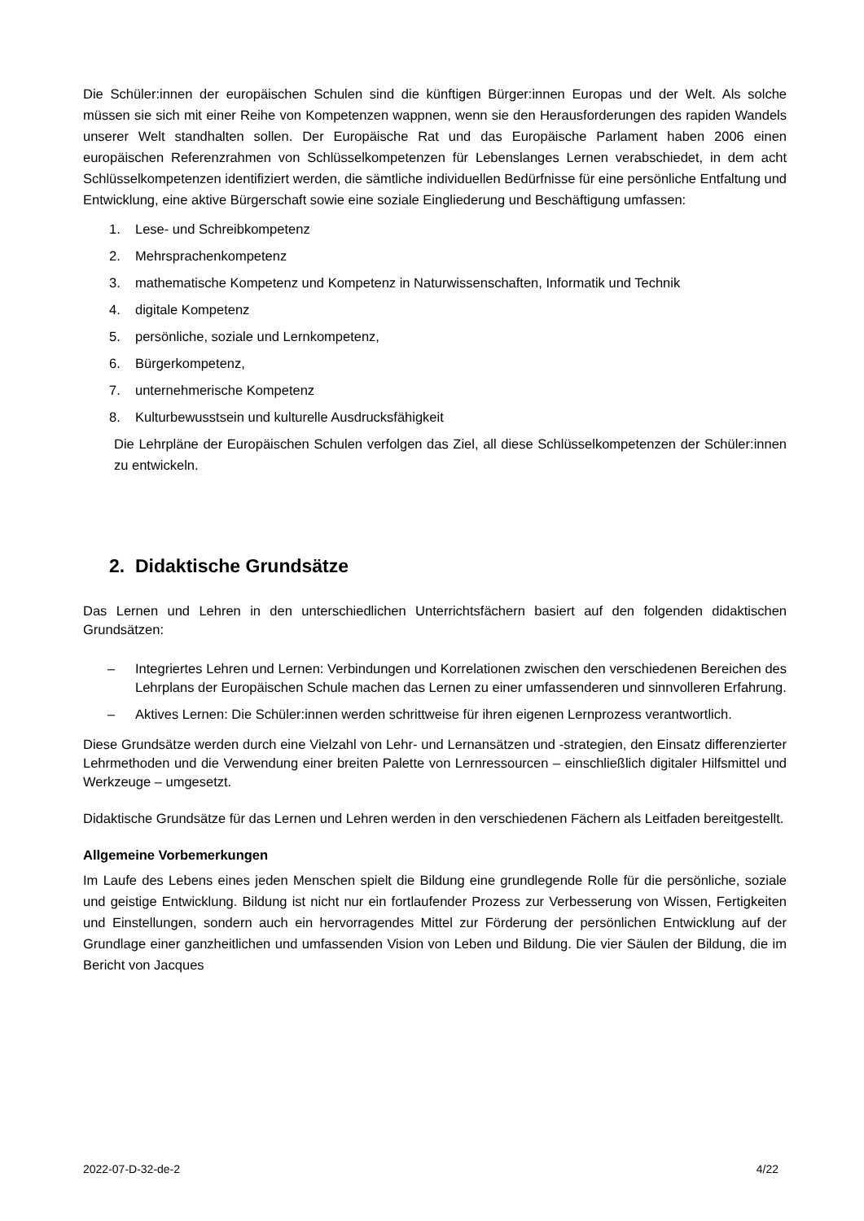Die Schüler:innen der europäischen Schulen sind die künftigen Bürger:innen Europas und der Welt. Als solche müssen sie sich mit einer Reihe von Kompetenzen wappnen, wenn sie den Herausforderungen des rapiden Wandels unserer Welt standhalten sollen. Der Europäische Rat und das Europäische Parlament haben 2006 einen europäischen Referenzrahmen von Schlüsselkompetenzen für Lebenslanges Lernen verabschiedet, in dem acht Schlüsselkompetenzen identifiziert werden, die sämtliche individuellen Bedürfnisse für eine persönliche Entfaltung und Entwicklung, eine aktive Bürgerschaft sowie eine soziale Eingliederung und Beschäftigung umfassen:
1. Lese- und Schreibkompetenz
2. Mehrsprachenkompetenz
3. mathematische Kompetenz und Kompetenz in Naturwissenschaften, Informatik und Technik
4. digitale Kompetenz
5. persönliche, soziale und Lernkompetenz,
6. Bürgerkompetenz,
7. unternehmerische Kompetenz
8. Kulturbewusstsein und kulturelle Ausdrucksfähigkeit
Die Lehrpläne der Europäischen Schulen verfolgen das Ziel, all diese Schlüsselkompetenzen der Schüler:innen zu entwickeln.
2. Didaktische Grundsätze
Das Lernen und Lehren in den unterschiedlichen Unterrichtsfächern basiert auf den folgenden didaktischen Grundsätzen:
– Integriertes Lehren und Lernen: Verbindungen und Korrelationen zwischen den verschiedenen Bereichen des Lehrplans der Europäischen Schule machen das Lernen zu einer umfassenderen und sinnvolleren Erfahrung.
– Aktives Lernen: Die Schüler:innen werden schrittweise für ihren eigenen Lernprozess verantwortlich.
Diese Grundsätze werden durch eine Vielzahl von Lehr- und Lernansätzen und -strategien, den Einsatz differenzierter Lehrmethoden und die Verwendung einer breiten Palette von Lernressourcen – einschließlich digitaler Hilfsmittel und Werkzeuge – umgesetzt.
Didaktische Grundsätze für das Lernen und Lehren werden in den verschiedenen Fächern als Leitfaden bereitgestellt.
Allgemeine Vorbemerkungen
Im Laufe des Lebens eines jeden Menschen spielt die Bildung eine grundlegende Rolle für die persönliche, soziale und geistige Entwicklung. Bildung ist nicht nur ein fortlaufender Prozess zur Verbesserung von Wissen, Fertigkeiten und Einstellungen, sondern auch ein hervorragendes Mittel zur Förderung der persönlichen Entwicklung auf der Grundlage einer ganzheitlichen und umfassenden Vision von Leben und Bildung. Die vier Säulen der Bildung, die im Bericht von Jacques
2022-07-D-32-de-2 4/22